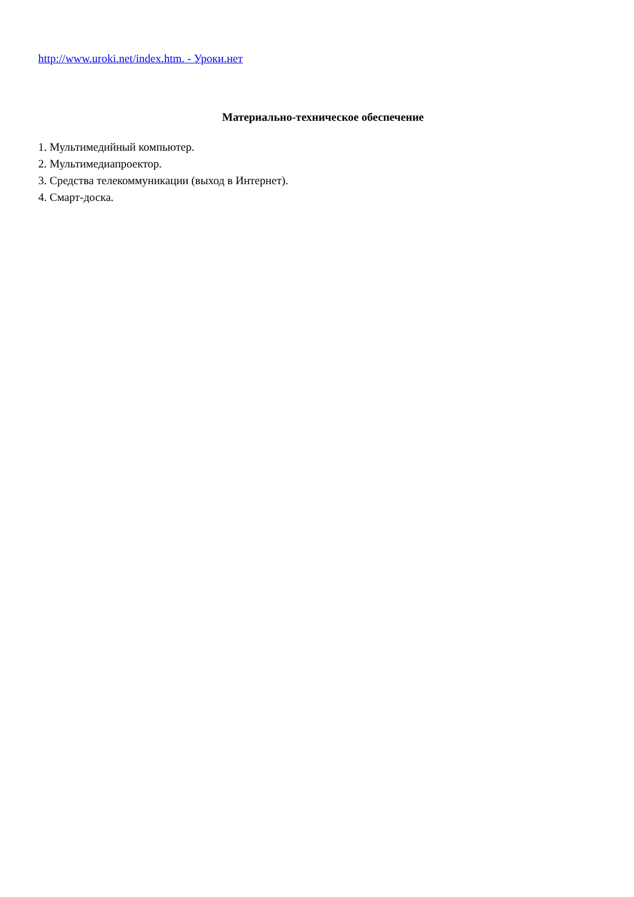http://www.uroki.net/index.htm. - Уроки.нет
Материально-техническое обеспечение
1. Мультимедийный компьютер.
2. Мультимедиапроектор.
3. Средства телекоммуникации (выход в Интернет).
4. Смарт-доска.